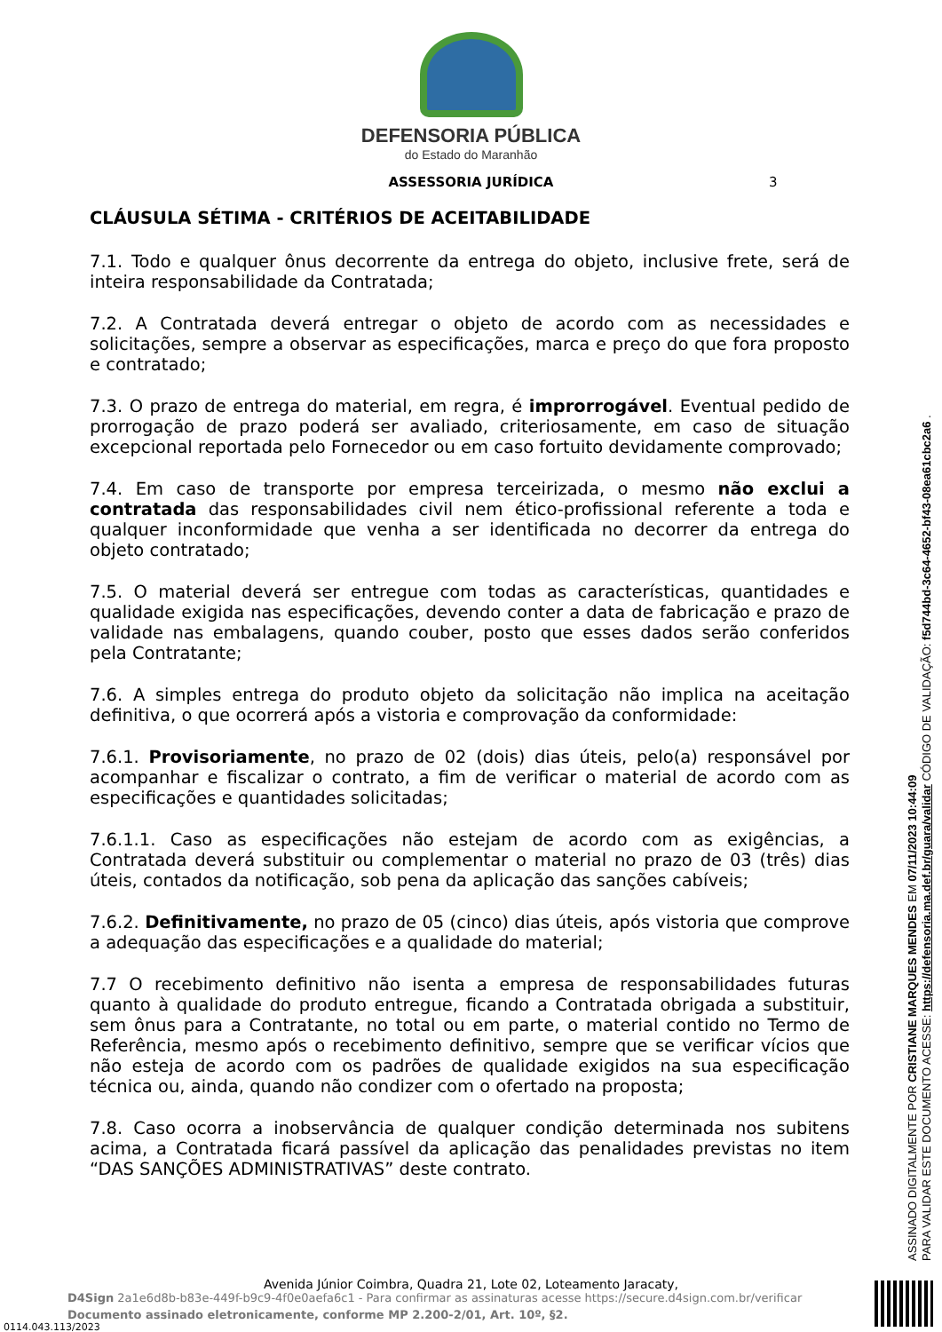DEFENSORIA PÚBLICA
do Estado do Maranhão
ASSESSORIA JURÍDICA 3
CLÁUSULA SÉTIMA - CRITÉRIOS DE ACEITABILIDADE
7.1. Todo e qualquer ônus decorrente da entrega do objeto, inclusive frete, será de inteira responsabilidade da Contratada;
7.2. A Contratada deverá entregar o objeto de acordo com as necessidades e solicitações, sempre a observar as especificações, marca e preço do que fora proposto e contratado;
7.3. O prazo de entrega do material, em regra, é improrrogável. Eventual pedido de prorrogação de prazo poderá ser avaliado, criteriosamente, em caso de situação excepcional reportada pelo Fornecedor ou em caso fortuito devidamente comprovado;
7.4. Em caso de transporte por empresa terceirizada, o mesmo não exclui a contratada das responsabilidades civil nem ético-profissional referente a toda e qualquer inconformidade que venha a ser identificada no decorrer da entrega do objeto contratado;
7.5. O material deverá ser entregue com todas as características, quantidades e qualidade exigida nas especificações, devendo conter a data de fabricação e prazo de validade nas embalagens, quando couber, posto que esses dados serão conferidos pela Contratante;
7.6. A simples entrega do produto objeto da solicitação não implica na aceitação definitiva, o que ocorrerá após a vistoria e comprovação da conformidade:
7.6.1. Provisoriamente, no prazo de 02 (dois) dias úteis, pelo(a) responsável por acompanhar e fiscalizar o contrato, a fim de verificar o material de acordo com as especificações e quantidades solicitadas;
7.6.1.1. Caso as especificações não estejam de acordo com as exigências, a Contratada deverá substituir ou complementar o material no prazo de 03 (três) dias úteis, contados da notificação, sob pena da aplicação das sanções cabíveis;
7.6.2. Definitivamente, no prazo de 05 (cinco) dias úteis, após vistoria que comprove a adequação das especificações e a qualidade do material;
7.7 O recebimento definitivo não isenta a empresa de responsabilidades futuras quanto à qualidade do produto entregue, ficando a Contratada obrigada a substituir, sem ônus para a Contratante, no total ou em parte, o material contido no Termo de Referência, mesmo após o recebimento definitivo, sempre que se verificar vícios que não esteja de acordo com os padrões de qualidade exigidos na sua especificação técnica ou, ainda, quando não condizer com o ofertado na proposta;
7.8. Caso ocorra a inobservância de qualquer condição determinada nos subitens acima, a Contratada ficará passível da aplicação das penalidades previstas no item “DAS SANÇÕES ADMINISTRATIVAS” deste contrato.
Avenida Júnior Coimbra, Quadra 21, Lote 02, Loteamento Jaracaty,
D4Sign 2a1e6d8b-b83e-449f-b9c9-4f0e0aefa6c1 - Para confirmar as assinaturas acesse https://secure.d4sign.com.br/verificar
Documento assinado eletronicamente, conforme MP 2.200-2/01, Art. 10º, §2.
0114.043.113/2023
ASSINADO DIGITALMENTE POR CRISTIANE MARQUES MENDES EM 07/11/2023 10:44:09
PARA VALIDAR ESTE DOCUMENTO ACESSE: https://defensoria.ma.def.br/guara/validar CÓDIGO DE VALIDAÇÃO: f5d744bd-3c64-4652-bf43-08ea61cbc2a6 .